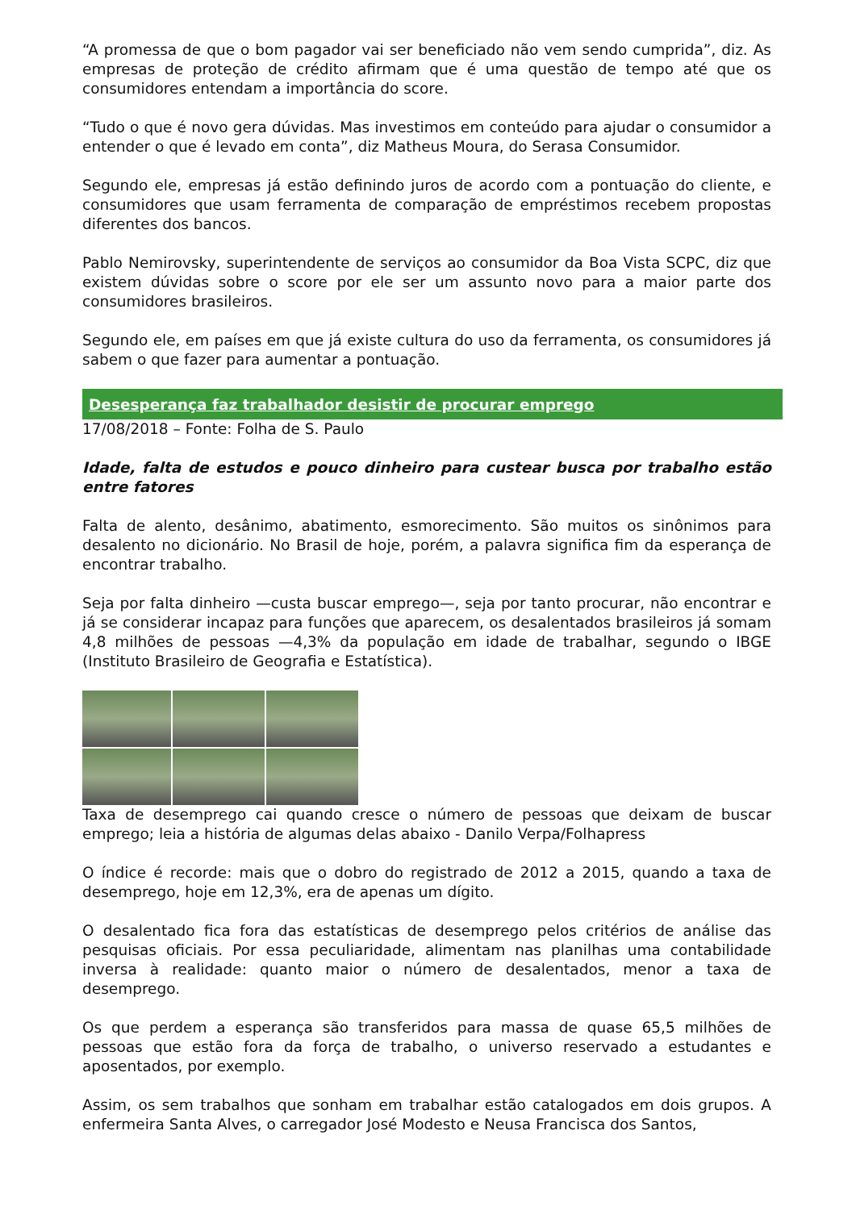“A promessa de que o bom pagador vai ser beneficiado não vem sendo cumprida”, diz. As empresas de proteção de crédito afirmam que é uma questão de tempo até que os consumidores entendam a importância do score.
“Tudo o que é novo gera dúvidas. Mas investimos em conteúdo para ajudar o consumidor a entender o que é levado em conta”, diz Matheus Moura, do Serasa Consumidor.
Segundo ele, empresas já estão definindo juros de acordo com a pontuação do cliente, e consumidores que usam ferramenta de comparação de empréstimos recebem propostas diferentes dos bancos.
Pablo Nemirovsky, superintendente de serviços ao consumidor da Boa Vista SCPC, diz que existem dúvidas sobre o score por ele ser um assunto novo para a maior parte dos consumidores brasileiros.
Segundo ele, em países em que já existe cultura do uso da ferramenta, os consumidores já sabem o que fazer para aumentar a pontuação.
Desesperança faz trabalhador desistir de procurar emprego
17/08/2018 – Fonte: Folha de S. Paulo
Idade, falta de estudos e pouco dinheiro para custear busca por trabalho estão entre fatores
Falta de alento, desânimo, abatimento, esmorecimento. São muitos os sinônimos para desalento no dicionário. No Brasil de hoje, porém, a palavra significa fim da esperança de encontrar trabalho.
Seja por falta dinheiro —custa buscar emprego—, seja por tanto procurar, não encontrar e já se considerar incapaz para funções que aparecem, os desalentados brasileiros já somam 4,8 milhões de pessoas —4,3% da população em idade de trabalhar, segundo o IBGE (Instituto Brasileiro de Geografia e Estatística).
Taxa de desemprego cai quando cresce o número de pessoas que deixam de buscar emprego; leia a história de algumas delas abaixo - Danilo Verpa/Folhapress
O índice é recorde: mais que o dobro do registrado de 2012 a 2015, quando a taxa de desemprego, hoje em 12,3%, era de apenas um dígito.
O desalentado fica fora das estatísticas de desemprego pelos critérios de análise das pesquisas oficiais. Por essa peculiaridade, alimentam nas planilhas uma contabilidade inversa à realidade: quanto maior o número de desalentados, menor a taxa de desemprego.
Os que perdem a esperança são transferidos para massa de quase 65,5 milhões de pessoas que estão fora da força de trabalho, o universo reservado a estudantes e aposentados, por exemplo.
Assim, os sem trabalhos que sonham em trabalhar estão catalogados em dois grupos. A enfermeira Santa Alves, o carregador José Modesto e Neusa Francisca dos Santos,